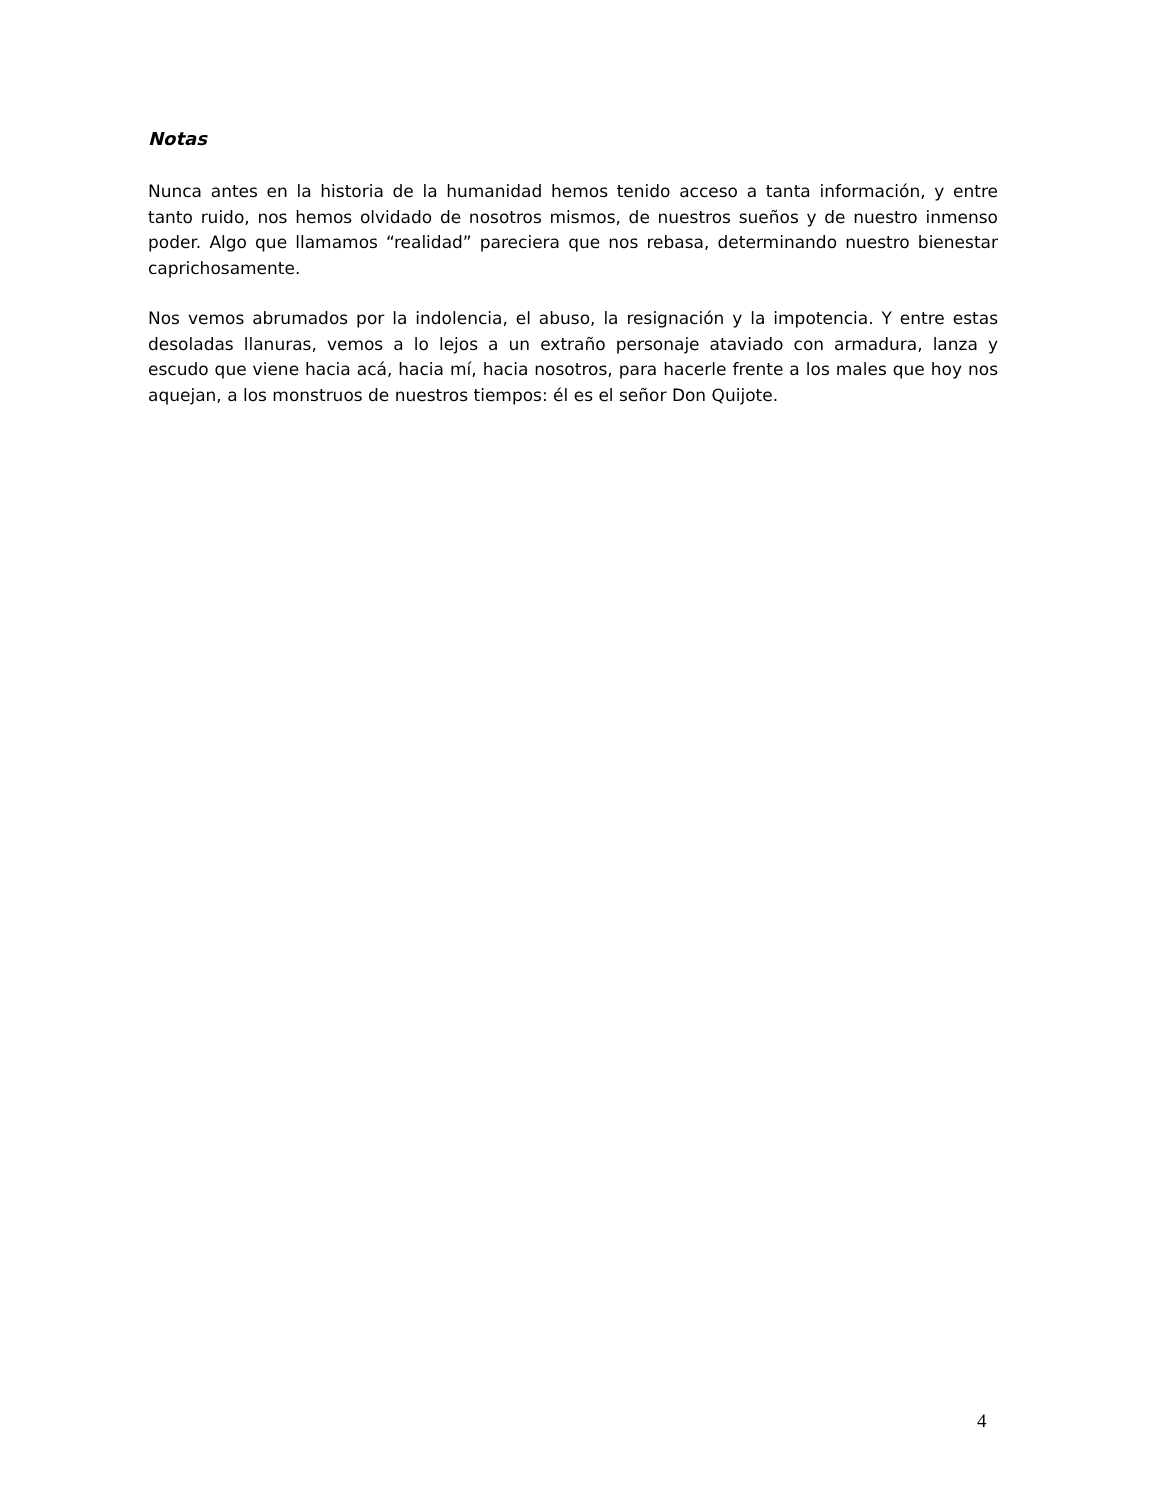Notas
Nunca antes en la historia de la humanidad hemos tenido acceso a tanta información, y entre tanto ruido, nos hemos olvidado de nosotros mismos, de nuestros sueños y de nuestro inmenso poder. Algo que llamamos “realidad” pareciera que nos rebasa, determinando nuestro bienestar caprichosamente.
Nos vemos abrumados por la indolencia, el abuso, la resignación y la impotencia. Y entre estas desoladas llanuras, vemos a lo lejos a un extraño personaje ataviado con armadura, lanza y escudo que viene hacia acá, hacia mí, hacia nosotros, para hacerle frente a los males que hoy nos aquejan, a los monstruos de nuestros tiempos: él es el señor Don Quijote.
4